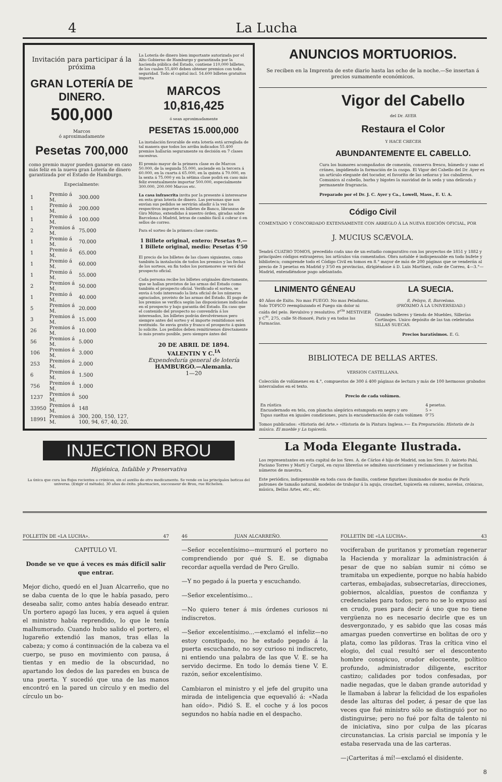4 La Lucha
Invitación para participar á la próxima
GRAN LOTERÍA DE DINERO.
500,000
Marcos
ó aproximadamente
Pesetas 700,000
como premio mayor pueden ganarse en caso más feliz en la nueva gran Lotería de dinero garantizada por el Estado de Hamburgo.
Especialmente:
| 1 | Premio á M. | 300.000 |
| 1 | Premio á M. | 200.000 |
| 1 | Premio á M. | 100.000 |
| 2 | Premios á M. | 75.000 |
| 1 | Premio á M. | 70.000 |
| 1 | Premio á M. | 65.000 |
| 1 | Premio á M. | 60.000 |
| 1 | Premio á M. | 55.000 |
| 2 | Premios á M. | 50.000 |
| 1 | Premio á M. | 40.000 |
| 5 | Premios á M. | 20.000 |
| 3 | Premios á M. | 15.000 |
| 26 | Premios á M. | 10.000 |
| 56 | Premios á M. | 5.000 |
| 106 | Premios á M. | 3.000 |
| 253 | Premios á M. | 2.000 |
| 6 | Premios á M. | 1.500 |
| 756 | Premios á M. | 1.000 |
| 1237 | Premios á M. | 500 |
| 33950 | Premios á M. | 148 |
| 18991 | Premios á M. | 300, 200, 150, 127, 100, 94, 67, 40, 20. |
La Lotería de dinero bien importante autorizada por el Alto Gobierno de Hamburgo y garantizada por la hacienda pública del Estado, contiene 110,000 billetes, de los cuales 55,400 deben obtener premios con toda seguridad. Todo el capital incl. 54.600 billetes gratuitos importa
MARCOS 10,816,425
ó sean aproximadamente
PESETAS 15.000,000
La instalación favorable de esta lotería está arreglada de tal manera que todos los arriba indicados 55.400 premios hallarán seguramente su decisión en 7 clases sucesivas.
El premio mayor de la primera clase es de Marcos 50.000, de la segunda 55.000, asciende en la tercera á 60.000, en la cuarta á 65.000, en la quinta á 70.000, en la sexta á 75.000 y en la sétima clase podrá en caso más feliz eventualmente importar 500.000, especialmente 300.000, 200.000 Marcos etc.
La casa infrascrita invita por la presente á interesarse en esta gran lotería de dinero. Las personas que nos envían sus pedidos se servirán añadir á la vez los respectivos importes en billetes de Banco, libranzas de Giro Mútuo, extendidas á nuestro órden, giradas sobre Barcelona ó Madrid, letras de cambio fácil á cobrar ó en sellos de correo.
Para el sorteo de la primera clase cuesta:
1 Billete original, entero: Pesetas 9.—
1 Billete original, medio: Pesetas 4'50
El precio de los billetes de las clases siguientes, como también la instalación de todos los premios y las fechas de los sorteos, en fin todos los pormenores se verá del prospecto oficial.
Cada persona recibe los billetes originales directamente, que se hallan provistos de las armas del Estado como también el prospecto oficial. Verificado el sorteo, se envia á todo interesado la lista oficial de los números agraciados, provisto de las armas del Estado. El pago de los premios se verifica según las disposiciones indicadas en el prospecto y bajo garantía del Estado. En caso que el contenido del prospecto no convendría á los interesados, los billetes podrán devolvérsenos pero siempre antes del sorteo y el importe remitidonos será restituido. Se envia gratis y franco el prospecto á quien lo solicite. Los pedidos deben remitirsenos directamente lo más pronto posible, pero siempre ántes del
20 DE ABRIL DE 1894.
VALENTIN Y C.<sup>IA</sup>
Expendeduría general de lotería
HAMBURGO.—Alemania.
1—20
INJECTION BROU
Higiénica, Infalible y Preservativa
La única que cura los flujos recientes o crónicos, sin el auxilio de otro medicamento. Se vende en las principales boticas del universo. (Exigir el método). 30 años de éxito. pharmacien, successeur de Brou, rue Richelieu.
ANUNCIOS MORTUORIOS.
Se reciben en la Imprenta de este diario hasta las ocho de la noche.—Se insertan á precios sumamente económicos.
Vigor del Cabello
del Dr. AYER
Restaura el Color
Y HACE CRECER
ABUNDANTEMENTE EL CABELLO.
Cura los humores acompañados de comezón, conserva fresco, húmedo y sano el cráneo, impidiendo la formación de la caspa. El Vigor del Cabello del Dr. Ayer es un artículo elegante del tocador, el favorito de las señoras y los caballeros. Comunica al cabello, barba y bigotes la suavidad de la seda y una delicada y permanente fragrancia.
Preparado por el Dr. J. C. Ayer y Ca., Lowell, Mass., E. U. A.
Código Civil
COMENTADO Y CONCORDADO EXTENSAMENTE CON ARREGLO Á LA NUEVA EDICIÓN OFICIAL, POR
J. MUCIUS SCÆVOLA.
Tendrá CUATRO TOMOS, precedido cada uno de un estudio comparativo con los proyectos de 1851 y 1882 y principales códigos extranjeros; los artículos ván comentados. Obra notable é indispensable en todo bufete y biblioteca; comprende todo el Código Civil en tomos en 8.° mayor de más de 200 páginas que se venderán al precio de 3 pesetas en Madrid y 3'50 en provincias, dirigiéndose á D. Luis Martínez, calle de Correo, 4—3.°—Madrid, entendiéndose pago adelantado.
LINIMENTO GÉNEAU
40 Años de Exito. No mas FUEGO. No mas Peladuras. Solo TOPICO reemplazando el Fuego sin dolor ni caída del pelo. Revulsivo y resolutivo. F<sup>cia</sup> MESTIVIER y C<sup>ie</sup>, 275, calle St-Honoré, Paris y en todas las Farmacias.
LA SUECIA.
8, Pelayo, 8, Barcelona.
(PRÓXIMO Á LA UNIVERSIDAD.)
Grandes talleres y tienda de Muebles, Sillerías Cortinajes. Unico depósito de las tan celebradas SILLAS SUECAS.
Precios baratísimos. E. G.
BIBLIOTECA DE BELLAS ARTES.
VERSION CASTELLANA.
Colección de volúmenes en 4.°, compuestos de 300 á 400 páginas de lectura y más de 100 hermosos grabados intercalados en el texto.
Precio de cada volúmen.
| En rústica | 4 pesetas. |
| Encuadernado en tela, con plancha alegórica estampada en negro y oro | 5 » |
| Tapas sueltas en iguales condiciones, para la encuadernación de cada volúmen | 0'75 |
Tomos publicados: «Historia del Arte.» «Historia de la Pintura Inglesa.»— En Preparación: Historia de la música. El mueble y La tapicería.
La Moda Elegante Ilustrada.
Los representantes en esta capital de los Sres. A. de Cárlos é hijo de Madrid, son los Sres. D. Aniceto Pahí, Paciano Torres y Martí y Cargol, en cuyas librerías se admiten suscriciones y reclamaciones y se facitan números de muestra.
Este periódico, indispensable en toda casa de familia, contiene figurines iluminados de modas de París patrones de tamaño natural, modelos de trabajar á la aguja, crouchet, tapicería en colores, novelas, crónicas, música, Bellas Artes, etc., etc.
FOLLETÍN DE «LA LUCHA». 47
CAPITULO VI.
Donde se ve que á veces es más difícil salir que entrar.
Mejor dicho, quedó en el Juan Alcarreño, que no se daba cuenta de lo que le había pasado, pero deseaba salir, como antes había deseado entrar. Un portero apagó las luces, y era aquel á quien el ministro había reprendido, lo que le tenía malhumorado. Cuando hubo salido el portero, el lugareño extendió las manos, tras ellas la cabeza; y como á continuación de la cabeza va el cuerpo, se puso en movimiento con pausa, á tientas y en medio de la obscuridad, no apartando los dedos de las paredes en busca de una puerta. Y sucedió que una de las manos encontró en la pared un círculo y en medio del círculo un bo-
46 JUAN ALCARREÑO.
—Señor eccelentísimo—murmuró el portero no comprendiendo por qué S. E. se dignaba recordar aquella verdad de Pero Grullo.
—Y no pegado á la puerta y escuchando.
—Señor excelentísimo...
—No quiero tener á mis órdenes curiosos ni indiscretos.
—Señor excelentísimo...—exclamó el infeliz—no estoy constipado, no he estado pegado á la puerta escuchando, no soy curioso ni indiscreto, ni entiendo una palabra de las que V. E. se ha servido decirme. En todo lo demás tiene V. E. razón, señor excelentísimo.
Cambiaron el ministro y el jefe del grupito una mirada de inteligencia que equevalió á: «Nada han oído». Pidió S. E. el coche y á los pocos segundos no había nadie en el despacho.
FOLLETÍN DE «LA LUCHA». 43
vociferaban de puritanos y prometían regenerar la Hacienda y moralizar la administración á pesar de que no sabían sumir ni cómo se tramitaba un expediente, porque no había habido carteras, embajadas, subsecretarías, direcciones, gobiernos, alcaldías, puestos de confianza y credenciales para todos; pero no se lo expuso así en crudo, pues para decir á uno que no tiene vergüenza no es necesario decirle que es un desvergonzado, y es sabido que las cosas más amargas pueden convertirse en bolitas de oro y plata, como las píldoras. Tras la crítica vino el elogio, del cual resultó ser el descontento hombre conspicuo, orador elocuente, político profundo, administrador diligente, escritor castizo; calidades por todos confesadas, por nadie negadas, que le daban grande autoridad y le llamaban á labrar la felicidad de los españoles desde las alturas del poder, á pesar de que las veces que fué ministro sólo se distinguió por no distinguirse; pero no fué por falta de talento ni de iniciativa, sino por culpa de las pícaras circunstancias. La crisis parcial se imponía y le estaba reservada una de las carteras.
—¡Carteritas á mí!—exclamó el disidente.
8